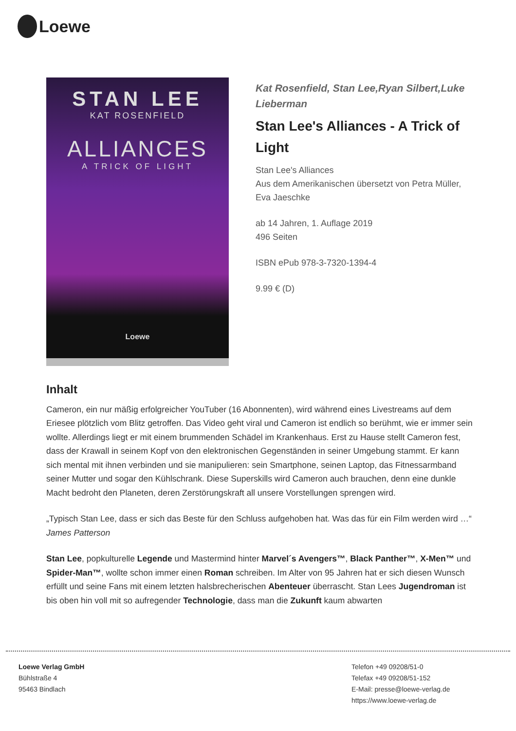Loewe
STAN LEE
KAT ROSENFIELD
ALLIANCES
A TRICK OF LIGHT
Loewe
Kat Rosenfield, Stan Lee,Ryan Silbert,Luke Lieberman
Stan Lee's Alliances - A Trick of Light
Stan Lee's Alliances
Aus dem Amerikanischen übersetzt von Petra Müller, Eva Jaeschke
ab 14 Jahren, 1. Auflage 2019
496 Seiten
ISBN ePub 978-3-7320-1394-4
9.99 € (D)
Inhalt
Cameron, ein nur mäßig erfolgreicher YouTuber (16 Abonnenten), wird während eines Livestreams auf dem Eriesee plötzlich vom Blitz getroffen. Das Video geht viral und Cameron ist endlich so berühmt, wie er immer sein wollte. Allerdings liegt er mit einem brummenden Schädel im Krankenhaus. Erst zu Hause stellt Cameron fest, dass der Krawall in seinem Kopf von den elektronischen Gegenständen in seiner Umgebung stammt. Er kann sich mental mit ihnen verbinden und sie manipulieren: sein Smartphone, seinen Laptop, das Fitnessarmband seiner Mutter und sogar den Kühlschrank. Diese Superskills wird Cameron auch brauchen, denn eine dunkle Macht bedroht den Planeten, deren Zerstörungskraft all unsere Vorstellungen sprengen wird.
„Typisch Stan Lee, dass er sich das Beste für den Schluss aufgehoben hat. Was das für ein Film werden wird …“ James Patterson
Stan Lee, popkulturelle Legende und Mastermind hinter Marvel´s Avengers™, Black Panther™, X-Men™ und Spider-Man™, wollte schon immer einen Roman schreiben. Im Alter von 95 Jahren hat er sich diesen Wunsch erfüllt und seine Fans mit einem letzten halsbrecherischen Abenteuer überrascht. Stan Lees Jugendroman ist bis oben hin voll mit so aufregender Technologie, dass man die Zukunft kaum abwarten
Loewe Verlag GmbH
Bühlstraße 4
95463 Bindlach
Telefon +49 09208/51-0
Telefax +49 09208/51-152
E-Mail: presse@loewe-verlag.de
https://www.loewe-verlag.de